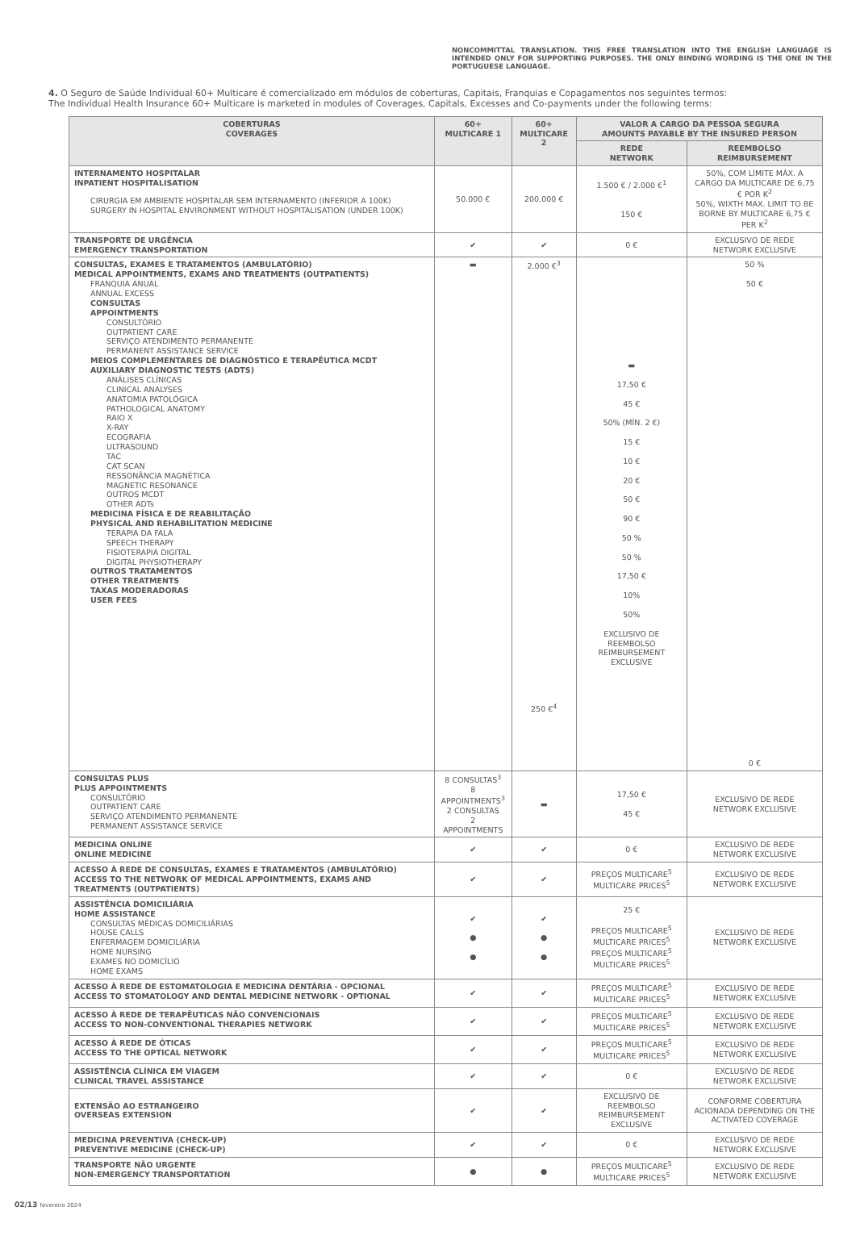NONCOMMITTAL TRANSLATION. THIS FREE TRANSLATION INTO THE ENGLISH LANGUAGE IS INTENDED ONLY FOR SUPPORTING PURPOSES. THE ONLY BINDING WORDING IS THE ONE IN THE PORTUGUESE LANGUAGE.
4. O Seguro de Saúde Individual 60+ Multicare é comercializado em módulos de coberturas, Capitais, Franquias e Copagamentos nos seguintes termos:
The Individual Health Insurance 60+ Multicare is marketed in modules of Coverages, Capitals, Excesses and Co-payments under the following terms:
| COBERTURAS COVERAGES | 60+ MULTICARE 1 | 60+ MULTICARE 2 | VALOR A CARGO DA PESSOA SEGURA AMOUNTS PAYABLE BY THE INSURED PERSON | |
| --- | --- | --- | --- | --- |
| | | | REDE NETWORK | REEMBOLSO REIMBURSEMENT |
| INTERNAMENTO HOSPITALAR INPATIENT HOSPITALISATION CIRURGIA EM AMBIENTE HOSPITALAR SEM INTERNAMENTO (INFERIOR A 100K) SURGERY IN HOSPITAL ENVIRONMENT WITHOUT HOSPITALISATION (UNDER 100K) | 50.000 € | 200.000 € | 1.500 € / 2.000 €<sup>1</sup> 150 € | 50%, COM LIMITE MÁX. A CARGO DA MULTICARE DE 6,75 € POR K<sup>2</sup> 50%, WIXTH MAX. LIMIT TO BE BORNE BY MULTICARE 6,75 € PER K<sup>2</sup> |
| TRANSPORTE DE URGÊNCIA EMERGENCY TRANSPORTATION | ✔ | ✔ | 0 € | EXCLUSIVO DE REDE NETWORK EXCLUSIVE |
| CONSULTAS, EXAMES E TRATAMENTOS (AMBULATÓRIO) MEDICAL APPOINTMENTS, EXAMS AND TREATMENTS (OUTPATIENTS) FRANQUIA ANUAL ANNUAL EXCESS CONSULTAS APPOINTMENTS CONSULTÓRIO OUTPATIENT CARE SERVIÇO ATENDIMENTO PERMANENTE PERMANENT ASSISTANCE SERVICE MEIOS COMPLEMENTARES DE DIAGNÓSTICO E TERAPÊUTICA MCDT AUXILIARY DIAGNOSTIC TESTS (ADTS) ANÁLISES CLÍNICAS CLINICAL ANALYSES ANATOMIA PATOLÓGICA PATHOLOGICAL ANATOMY RAIO X X-RAY ECOGRAFIA ULTRASOUND TAC CAT SCAN RESSONÂNCIA MAGNÉTICA MAGNETIC RESONANCE OUTROS MCDT OTHER ADTs MEDICINA FÍSICA E DE REABILITAÇÃO PHYSICAL AND REHABILITATION MEDICINE TERAPIA DA FALA SPEECH THERAPY FISIOTERAPIA DIGITAL DIGITAL PHYSIOTHERAPY OUTROS TRATAMENTOS OTHER TREATMENTS TAXAS MODERADORAS USER FEES | ▬ | 2.000 €<sup>3</sup> 250 €<sup>4</sup> | ▬ 17,50 € 45 € 50% (MÍN. 2 €) 15 € 10 € 20 € 50 € 90 € 50 % 50 % 17,50 € 10% 50% EXCLUSIVO DE REEMBOLSO REIMBURSEMENT EXCLUSIVE | 50 % 50 € 0 € |
| CONSULTAS PLUS PLUS APPOINTMENTS CONSULTÓRIO OUTPATIENT CARE SERVIÇO ATENDIMENTO PERMANENTE PERMANENT ASSISTANCE SERVICE | 8 CONSULTAS<sup>3</sup> 8 APPOINTMENTS<sup>3</sup> 2 CONSULTAS 2 APPOINTMENTS | ▬ | 17,50 € 45 € | EXCLUSIVO DE REDE NETWORK EXCLUSIVE |
| MEDICINA ONLINE ONLINE MEDICINE | ✔ | ✔ | 0 € | EXCLUSIVO DE REDE NETWORK EXCLUSIVE |
| ACESSO À REDE DE CONSULTAS, EXAMES E TRATAMENTOS (AMBULATÓRIO) ACCESS TO THE NETWORK OF MEDICAL APPOINTMENTS, EXAMS AND TREATMENTS (OUTPATIENTS) | ✔ | ✔ | PREÇOS MULTICARE<sup>5</sup> MULTICARE PRICES<sup>5</sup> | EXCLUSIVO DE REDE NETWORK EXCLUSIVE |
| ASSISTÊNCIA DOMICILIÁRIA HOME ASSISTANCE CONSULTAS MÉDICAS DOMICILIÁRIAS HOUSE CALLS ENFERMAGEM DOMICILIÁRIA HOME NURSING EXAMES NO DOMICÍLIO HOME EXAMS | ✔ ● ● | ✔ ● ● | 25 € PREÇOS MULTICARE<sup>5</sup> MULTICARE PRICES<sup>5</sup> PREÇOS MULTICARE<sup>5</sup> MULTICARE PRICES<sup>5</sup> | EXCLUSIVO DE REDE NETWORK EXCLUSIVE |
| ACESSO À REDE DE ESTOMATOLOGIA E MEDICINA DENTÁRIA - OPCIONAL ACCESS TO STOMATOLOGY AND DENTAL MEDICINE NETWORK - OPTIONAL | ✔ | ✔ | PREÇOS MULTICARE<sup>5</sup> MULTICARE PRICES<sup>5</sup> | EXCLUSIVO DE REDE NETWORK EXCLUSIVE |
| ACESSO À REDE DE TERAPÊUTICAS NÃO CONVENCIONAIS ACCESS TO NON-CONVENTIONAL THERAPIES NETWORK | ✔ | ✔ | PREÇOS MULTICARE<sup>5</sup> MULTICARE PRICES<sup>5</sup> | EXCLUSIVO DE REDE NETWORK EXCLUSIVE |
| ACESSO À REDE DE ÓTICAS ACCESS TO THE OPTICAL NETWORK | ✔ | ✔ | PREÇOS MULTICARE<sup>5</sup> MULTICARE PRICES<sup>5</sup> | EXCLUSIVO DE REDE NETWORK EXCLUSIVE |
| ASSISTÊNCIA CLÍNICA EM VIAGEM CLINICAL TRAVEL ASSISTANCE | ✔ | ✔ | 0 € | EXCLUSIVO DE REDE NETWORK EXCLUSIVE |
| EXTENSÃO AO ESTRANGEIRO OVERSEAS EXTENSION | ✔ | ✔ | EXCLUSIVO DE REEMBOLSO REIMBURSEMENT EXCLUSIVE | CONFORME COBERTURA ACIONADA DEPENDING ON THE ACTIVATED COVERAGE |
| MEDICINA PREVENTIVA (CHECK-UP) PREVENTIVE MEDICINE (CHECK-UP) | ✔ | ✔ | 0 € | EXCLUSIVO DE REDE NETWORK EXCLUSIVE |
| TRANSPORTE NÃO URGENTE NON-EMERGENCY TRANSPORTATION | ● | ● | PREÇOS MULTICARE<sup>5</sup> MULTICARE PRICES<sup>5</sup> | EXCLUSIVO DE REDE NETWORK EXCLUSIVE |
02/13 fevereiro 2024